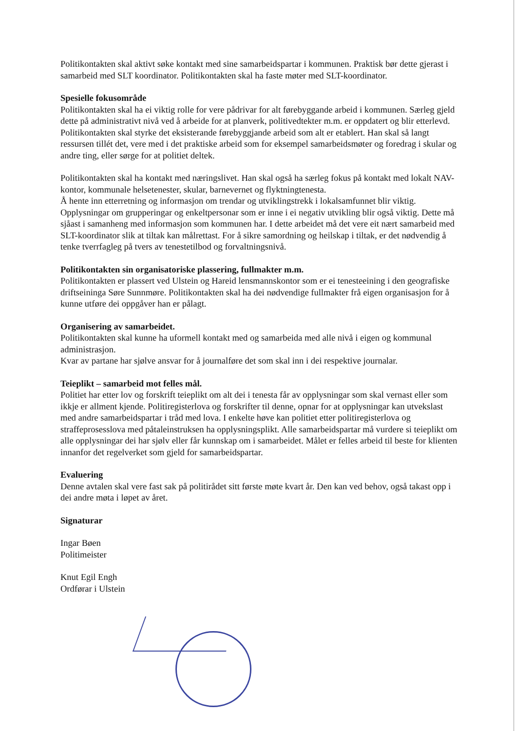Politikontakten skal aktivt søke kontakt med sine samarbeidspartar i kommunen. Praktisk bør dette gjerast i samarbeid med SLT koordinator. Politikontakten skal ha faste møter med SLT-koordinator.
Spesielle fokusområde
Politikontakten skal ha ei viktig rolle for vere pådrivar for alt førebyggande arbeid i kommunen. Særleg gjeld dette på administrativt nivå ved å arbeide for at planverk, politivedtekter m.m. er oppdatert og blir etterlevd.
Politikontakten skal styrke det eksisterande førebyggjande arbeid som alt er etablert. Han skal så langt ressursen tillét det, vere med i det praktiske arbeid som for eksempel samarbeidsmøter og foredrag i skular og andre ting, eller sørge for at politiet deltek.
Politikontakten skal ha kontakt med næringslivet. Han skal også ha særleg fokus på kontakt med lokalt NAV-kontor, kommunale helsetenester, skular, barnevernet og flyktningtenesta.
Å hente inn etterretning og informasjon om trendar og utviklingstrekk i lokalsamfunnet blir viktig. Opplysningar om grupperingar og enkeltpersonar som er inne i ei negativ utvikling blir også viktig. Dette må sjåast i samanheng med informasjon som kommunen har. I dette arbeidet må det vere eit nært samarbeid med SLT-koordinator slik at tiltak kan målrettast. For å sikre samordning og heilskap i tiltak, er det nødvendig å tenke tverrfagleg på tvers av tenestetilbod og forvaltningsnivå.
Politikontakten sin organisatoriske plassering, fullmakter m.m.
Politikontakten er plassert ved Ulstein og Hareid lensmannskontor som er ei tenesteeining i den geografiske driftseininga Søre Sunnmøre. Politikontakten skal ha dei nødvendige fullmakter frå eigen organisasjon for å kunne utføre dei oppgåver han er pålagt.
Organisering av samarbeidet.
Politikontakten skal kunne ha uformell kontakt med og samarbeida med alle nivå i eigen og kommunal administrasjon.
Kvar av partane har sjølve ansvar for å journalføre det som skal inn i dei respektive journalar.
Teieplikt – samarbeid mot felles mål.
Politiet har etter lov og forskrift teieplikt om alt dei i tenesta får av opplysningar som skal vernast eller som ikkje er allment kjende. Politiregisterlova og forskrifter til denne, opnar for at opplysningar kan utvekslast med andre samarbeidspartar i tråd med lova. I enkelte høve kan politiet etter politiregisterlova og straffeprosesslova med påtaleinstruksen ha opplysningsplikt. Alle samarbeidspartar må vurdere si teieplikt om alle opplysningar dei har sjølv eller får kunnskap om i samarbeidet. Målet er felles arbeid til beste for klienten innanfor det regelverket som gjeld for samarbeidspartar.
Evaluering
Denne avtalen skal vere fast sak på politirådet sitt første møte kvart år. Den kan ved behov, også takast opp i dei andre møta i løpet av året.
Signaturar
Ingar Bøen
Politimeister
Knut Egil Engh
Ordførar i Ulstein